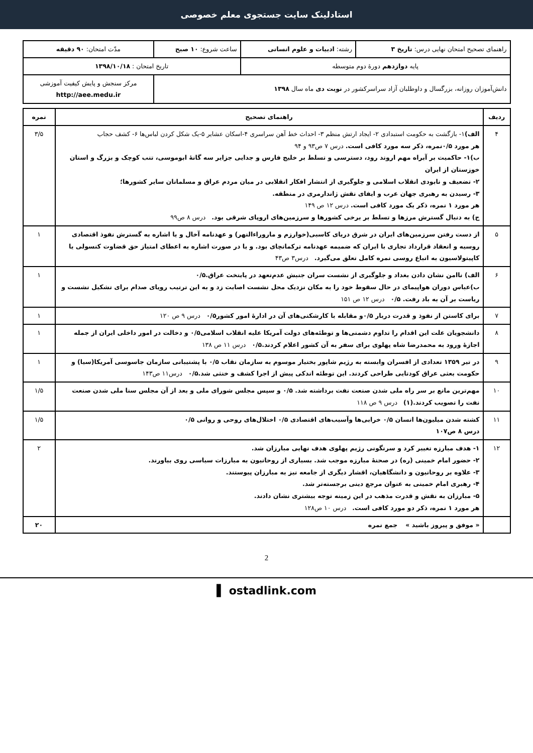استادلینک سایت جستجوی معلم خصوصی
| راهنمای تصحیح امتحان نهایی درس: تاریخ ۳ | رشته: ادبیات و علوم انسانی | ساعت شروع: ۱۰ صبح | مدّت امتحان: ۹۰ دقیقه |
| پایه دوازدهم دورهٔ دوم متوسطه | | تاریخ امتحان : ۱۳۹۸/۱۰/۱۸ | |
| دانش‌آموزان روزانه، بزرگسال و داوطلبان آزاد سراسرکشور در نوبت دی ماه سال ۱۳۹۸ | | | مرکز سنجش و پایش کیفیت آموزشی http://aee.medu.ir |
| ردیف | راهنمای تصحیح | نمره |
| --- | --- | --- |
| ۴ | الف) ۱- بازگشت به حکومت استبدادی ۲- ایجاد ارتش منظم ۳- احداث خط آهن سراسری ۴-اسکان عشایر ۵-یک شکل کردن لباس‌ها ۶- کشف حجاب هر مورد ۰/۵نمره، ذکر سه مورد کافی است. درس ۷ ص۹۳ و ۹۴ ب)۱- حاکمیت بر آبراه مهم اروند رود، دسترسی و تسلط بر خلیج فارس و جدایی جزایر سه گانهٔ ابوموسی، تنب کوچک و بزرگ و استان خوزستان از ایران ۲- تضعیف و نابودی انقلاب اسلامی و جلوگیری از انتشار افکار انقلابی در میان مردم عراق و مسلمانان سایر کشورها؛ ۳- رسیدن به رهبری جهان عرب و ایفای نقش ژاندارمری در منطقه. هر مورد ۱ نمره، ذکر یک مورد کافی است. درس ۱۲ ص ۱۴۹ ج) به دنبال گسترش مرزها و تسلط بر برخی کشورها و سرزمین‌های اروپای شرقی بود. درس ۸ ص۹۹ | ۳/۵ |
| ۵ | از دست رفتن سرزمین‌های ایران در شرق دریای کاسبی(خوارزم و ماروراءالنهر) و عهدنامه آخال و یا اشاره به گسترش نفوذ اقتصادی روسیه و انعقاد قرارداد تجاری با ایران که ضمیمه عهدنامه ترکمانچای بود. و یا در صورت اشاره به اعطای امتیاز حق قضاوت کنسولی یا کاپیتولاسیون به اتباع روسی نمره کامل تعلق می‌گیرد. درس۳ ص۴۳ | ۱ |
| ۶ | الف) ناامن نشان دادن بغداد و جلوگیری از نشست سران جنبش عدم‌تعهد در پایتخت عراق.۰/۵ ب)عباس دوران هواپیمای در حال سقوط خود را به مکان نزدیک محل نشست اصابت زد و به این ترتیب رویای صدام برای تشکیل نشست و ریاست بر آن به باد رفت. ۰/۵ درس ۱۲ ص ۱۵۱ | ۱ |
| ۷ | برای کاستن از نفوذ و قدرت دربار ۰/۵و مقابله با کارشکنی‌های آن در ادارهٔ امور کشور۰/۵ درس ۹ ص ۱۲۰ | ۱ |
| ۸ | دانشجویان علت این اقدام را تداوم دشمنی‌ها و توطئه‌های دولت آمریکا علیه انقلاب اسلامی۰/۵ و دخالت در امور داخلی ایران از جمله اجازهٔ ورود به محمدرضا شاه پهلوی برای سفر به آن کشور اعلام کردند.۰/۵ درس ۱۱ ص ۱۳۸ | ۱ |
| ۹ | در تیر ۱۳۵۹ تعدادی از افسران وابسته به رژیم شاپور بختیار موسوم به سازمان نقاب ۰/۵ با پشتیبانی سازمان جاسوسی آمریکا(سیا) و حکومت بعثی عراق کودتایی طراحی کردند. این توطئه اندکی پیش از اجرا کشف و خنثی شد.۰/۵ درس۱۱ ص۱۴۳ | ۱ |
| ۱۰ | مهم‌ترین مانع بر سر راه ملی شدن صنعت نفت برداشته شد. ۰/۵ و سپس مجلس شورای ملی و بعد از آن مجلس سنا ملی شدن صنعت نفت را تصویب کردند.(۱) درس ۹ ص ۱۱۸ | ۱/۵ |
| ۱۱ | کشته شدن میلیون‌ها انسان ۰/۵ خرابی‌ها وآسیب‌های اقتصادی ۰/۵ اختلال‌های روحی و روانی ۰/۵ درس ۸ ص۱۰۷ | ۱/۵ |
| ۱۲ | ۱- هدف مبارزه تغییر کرد و سرنگونی رژیم پهلوی هدف نهایی مبارزان شد. ۲- حضور امام خمینی (ره) در صحنهٔ مبارزه موجب شد. بسیاری از روحانیون به مبارزات سیاسی روی بیاورند. ۳- علاوه بر روحانیون و دانشگاهیان، اقشار دیگری از جامعه نیز به مبارزان پیوستند. ۴- رهبری امام خمینی به عنوان مرجع دینی برجسته‌تر شد. ۵- مبارزان به نقش و قدرت مذهب در این زمینه توجه بیشتری نشان دادند. هر مورد ۱ نمره، ذکر دو مورد کافی است. درس ۱۰ ص۱۲۸ | ۲ |
| | « موفق و پیروز باشید » جمع نمره | ۲۰ |
2
▌ ostadlink.com